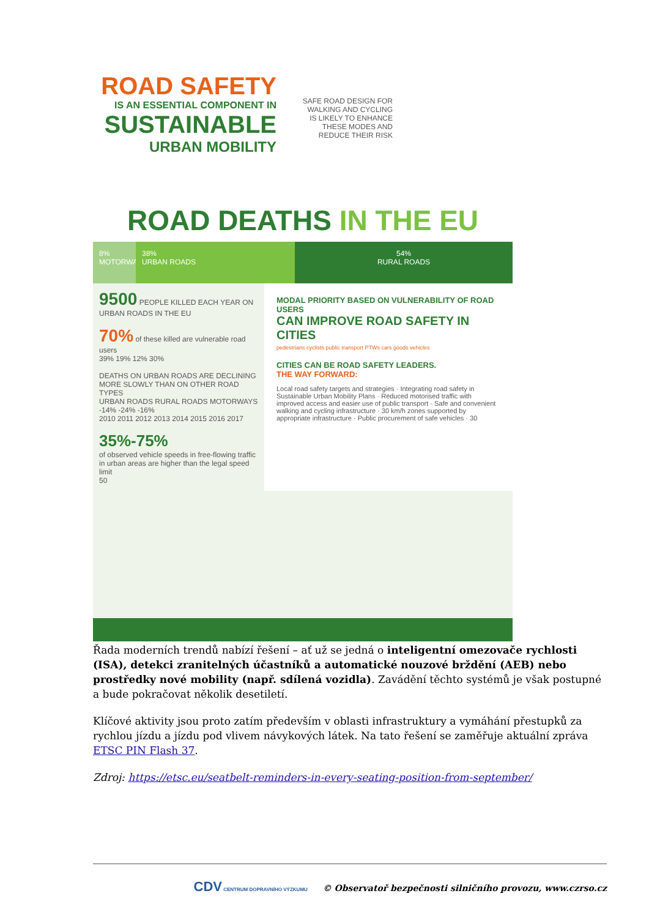ROAD SAFETY
IS AN ESSENTIAL COMPONENT IN
SUSTAINABLE
URBAN MOBILITY
SAFE ROAD DESIGN FOR WALKING AND CYCLING IS LIKELY TO ENHANCE THESE MODES AND REDUCE THEIR RISK
ROAD DEATHS IN THE EU
8%
MOTORWAYS
38%
URBAN ROADS
54%
RURAL ROADS
9500 PEOPLE KILLED EACH YEAR ON URBAN ROADS IN THE EU
70% of these killed are vulnerable road users
39% 19% 12% 30%
DEATHS ON URBAN ROADS ARE DECLINING MORE SLOWLY THAN ON OTHER ROAD TYPES
URBAN ROADS RURAL ROADS MOTORWAYS
-14% -24% -16%
2010 2011 2012 2013 2014 2015 2016 2017
35%-75%
of observed vehicle speeds in free-flowing traffic in urban areas are higher than the legal speed limit
50
MODAL PRIORITY BASED ON VULNERABILITY OF ROAD USERS
CAN IMPROVE ROAD SAFETY IN CITIES
pedestrians cyclists public transport PTWs cars goods vehicles
CITIES CAN BE ROAD SAFETY LEADERS.
THE WAY FORWARD:
Local road safety targets and strategies · Integrating road safety in Sustainable Urban Mobility Plans · Reduced motorised traffic with improved access and easier use of public transport · Safe and convenient walking and cycling infrastructure · 30 km/h zones supported by appropriate infrastructure · Public procurement of safe vehicles · 30
Řada moderních trendů nabízí řešení – ať už se jedná o inteligentní omezovače rychlosti (ISA), detekci zranitelných účastníků a automatické nouzové brždění (AEB) nebo prostředky nové mobility (např. sdílená vozidla). Zavádění těchto systémů je však postupné a bude pokračovat několik desetiletí.
Klíčové aktivity jsou proto zatím především v oblasti infrastruktury a vymáhání přestupků za rychlou jízdu a jízdu pod vlivem návykových látek. Na tato řešení se zaměřuje aktuální zpráva ETSC PIN Flash 37.
Zdroj: https://etsc.eu/seatbelt-reminders-in-every-seating-position-from-september/
CDV CENTRUM DOPRAVNÍHO VÝZKUMU © Observatoř bezpečnosti silničního provozu, www.czrso.cz